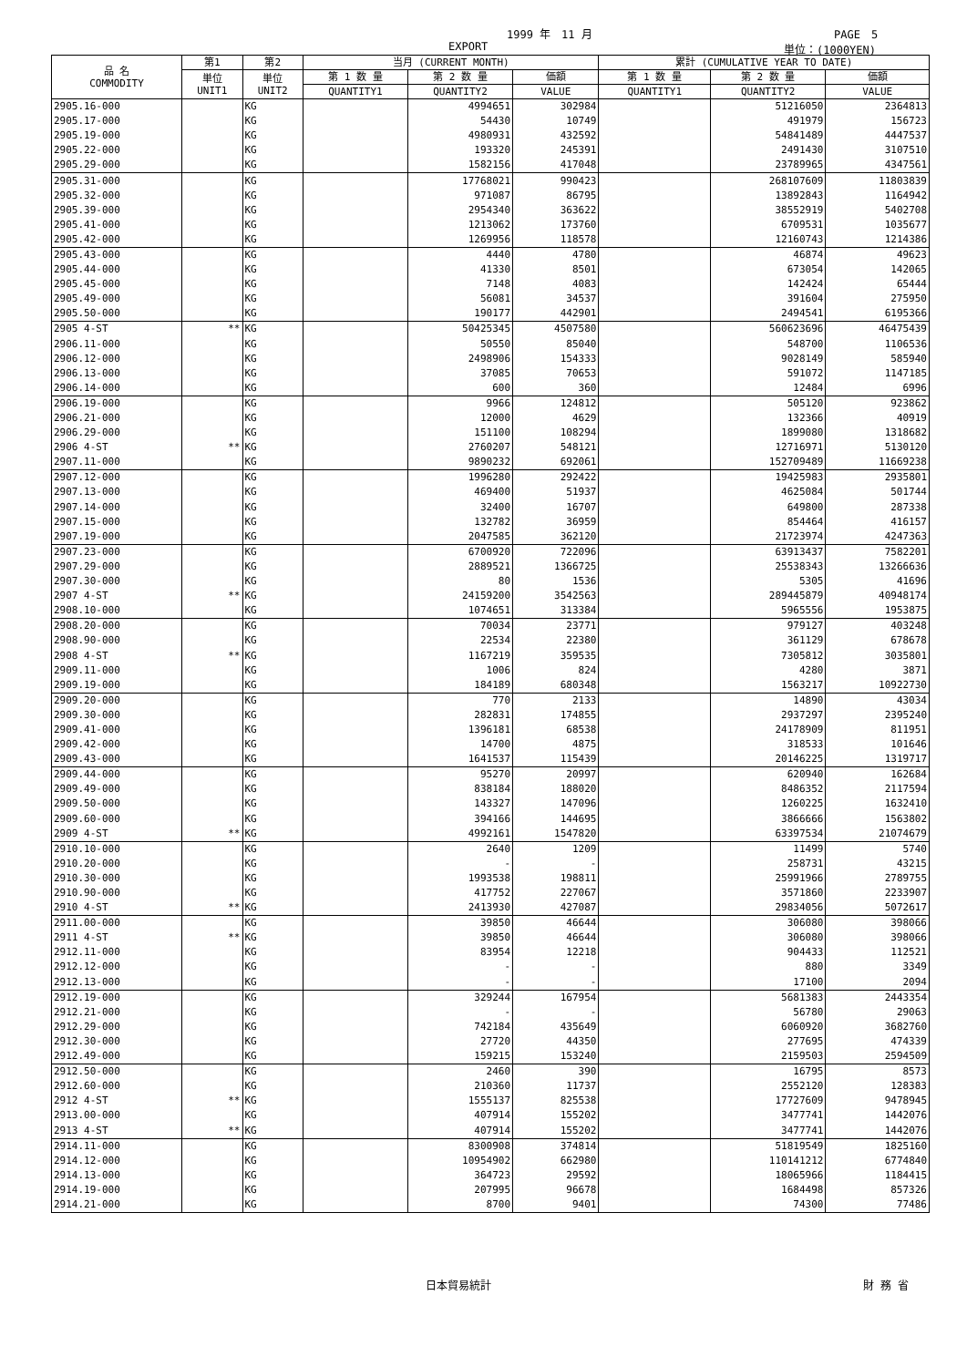1999 年　11 月 PAGE　5
EXPORT 単位：(1000YEN)
| 品 名 COMMODITY | 第1 | 第2 | 当月 (CURRENT MONTH) | | | 累計 (CUMULATIVE YEAR TO DATE) | | |
| --- | --- | --- | --- | --- | --- | --- | --- | --- |
| | 単位 UNIT1 | 単位 UNIT2 | 第 1 数 量 | 第 2 数 量 | 価額 | 第 1 数 量 | 第 2 数 量 | 価額 |
| | | | QUANTITY1 | QUANTITY2 | VALUE | QUANTITY1 | QUANTITY2 | VALUE |
| 2905.16-000 | | KG | | 4994651 | 302984 | | 51216050 | 2364813 |
| 2905.17-000 | | KG | | 54430 | 10749 | | 491979 | 156723 |
| 2905.19-000 | | KG | | 4980931 | 432592 | | 54841489 | 4447537 |
| 2905.22-000 | | KG | | 193320 | 245391 | | 2491430 | 3107510 |
| 2905.29-000 | | KG | | 1582156 | 417048 | | 23789965 | 4347561 |
| 2905.31-000 | | KG | | 17768021 | 990423 | | 268107609 | 11803839 |
| 2905.32-000 | | KG | | 971087 | 86795 | | 13892843 | 1164942 |
| 2905.39-000 | | KG | | 2954340 | 363622 | | 38552919 | 5402708 |
| 2905.41-000 | | KG | | 1213062 | 173760 | | 6709531 | 1035677 |
| 2905.42-000 | | KG | | 1269956 | 118578 | | 12160743 | 1214386 |
| 2905.43-000 | | KG | | 4440 | 4780 | | 46874 | 49623 |
| 2905.44-000 | | KG | | 41330 | 8501 | | 673054 | 142065 |
| 2905.45-000 | | KG | | 7148 | 4083 | | 142424 | 65444 |
| 2905.49-000 | | KG | | 56081 | 34537 | | 391604 | 275950 |
| 2905.50-000 | | KG | | 190177 | 442901 | | 2494541 | 6195366 |
| 2905 4-ST | ** | KG | | 50425345 | 4507580 | | 560623696 | 46475439 |
| 2906.11-000 | | KG | | 50550 | 85040 | | 548700 | 1106536 |
| 2906.12-000 | | KG | | 2498906 | 154333 | | 9028149 | 585940 |
| 2906.13-000 | | KG | | 37085 | 70653 | | 591072 | 1147185 |
| 2906.14-000 | | KG | | 600 | 360 | | 12484 | 6996 |
| 2906.19-000 | | KG | | 9966 | 124812 | | 505120 | 923862 |
| 2906.21-000 | | KG | | 12000 | 4629 | | 132366 | 40919 |
| 2906.29-000 | | KG | | 151100 | 108294 | | 1899080 | 1318682 |
| 2906 4-ST | ** | KG | | 2760207 | 548121 | | 12716971 | 5130120 |
| 2907.11-000 | | KG | | 9890232 | 692061 | | 152709489 | 11669238 |
| 2907.12-000 | | KG | | 1996280 | 292422 | | 19425983 | 2935801 |
| 2907.13-000 | | KG | | 469400 | 51937 | | 4625084 | 501744 |
| 2907.14-000 | | KG | | 32400 | 16707 | | 649800 | 287338 |
| 2907.15-000 | | KG | | 132782 | 36959 | | 854464 | 416157 |
| 2907.19-000 | | KG | | 2047585 | 362120 | | 21723974 | 4247363 |
| 2907.23-000 | | KG | | 6700920 | 722096 | | 63913437 | 7582201 |
| 2907.29-000 | | KG | | 2889521 | 1366725 | | 25538343 | 13266636 |
| 2907.30-000 | | KG | | 80 | 1536 | | 5305 | 41696 |
| 2907 4-ST | ** | KG | | 24159200 | 3542563 | | 289445879 | 40948174 |
| 2908.10-000 | | KG | | 1074651 | 313384 | | 5965556 | 1953875 |
| 2908.20-000 | | KG | | 70034 | 23771 | | 979127 | 403248 |
| 2908.90-000 | | KG | | 22534 | 22380 | | 361129 | 678678 |
| 2908 4-ST | ** | KG | | 1167219 | 359535 | | 7305812 | 3035801 |
| 2909.11-000 | | KG | | 1006 | 824 | | 4280 | 3871 |
| 2909.19-000 | | KG | | 184189 | 680348 | | 1563217 | 10922730 |
| 2909.20-000 | | KG | | 770 | 2133 | | 14890 | 43034 |
| 2909.30-000 | | KG | | 282831 | 174855 | | 2937297 | 2395240 |
| 2909.41-000 | | KG | | 1396181 | 68538 | | 24178909 | 811951 |
| 2909.42-000 | | KG | | 14700 | 4875 | | 318533 | 101646 |
| 2909.43-000 | | KG | | 1641537 | 115439 | | 20146225 | 1319717 |
| 2909.44-000 | | KG | | 95270 | 20997 | | 620940 | 162684 |
| 2909.49-000 | | KG | | 838184 | 188020 | | 8486352 | 2117594 |
| 2909.50-000 | | KG | | 143327 | 147096 | | 1260225 | 1632410 |
| 2909.60-000 | | KG | | 394166 | 144695 | | 3866666 | 1563802 |
| 2909 4-ST | ** | KG | | 4992161 | 1547820 | | 63397534 | 21074679 |
| 2910.10-000 | | KG | | 2640 | 1209 | | 11499 | 5740 |
| 2910.20-000 | | KG | | - | - | | 258731 | 43215 |
| 2910.30-000 | | KG | | 1993538 | 198811 | | 25991966 | 2789755 |
| 2910.90-000 | | KG | | 417752 | 227067 | | 3571860 | 2233907 |
| 2910 4-ST | ** | KG | | 2413930 | 427087 | | 29834056 | 5072617 |
| 2911.00-000 | | KG | | 39850 | 46644 | | 306080 | 398066 |
| 2911 4-ST | ** | KG | | 39850 | 46644 | | 306080 | 398066 |
| 2912.11-000 | | KG | | 83954 | 12218 | | 904433 | 112521 |
| 2912.12-000 | | KG | | - | - | | 880 | 3349 |
| 2912.13-000 | | KG | | - | - | | 17100 | 2094 |
| 2912.19-000 | | KG | | 329244 | 167954 | | 5681383 | 2443354 |
| 2912.21-000 | | KG | | - | - | | 56780 | 29063 |
| 2912.29-000 | | KG | | 742184 | 435649 | | 6060920 | 3682760 |
| 2912.30-000 | | KG | | 27720 | 44350 | | 277695 | 474339 |
| 2912.49-000 | | KG | | 159215 | 153240 | | 2159503 | 2594509 |
| 2912.50-000 | | KG | | 2460 | 390 | | 16795 | 8573 |
| 2912.60-000 | | KG | | 210360 | 11737 | | 2552120 | 128383 |
| 2912 4-ST | ** | KG | | 1555137 | 825538 | | 17727609 | 9478945 |
| 2913.00-000 | | KG | | 407914 | 155202 | | 3477741 | 1442076 |
| 2913 4-ST | ** | KG | | 407914 | 155202 | | 3477741 | 1442076 |
| 2914.11-000 | | KG | | 8300908 | 374814 | | 51819549 | 1825160 |
| 2914.12-000 | | KG | | 10954902 | 662980 | | 110141212 | 6774840 |
| 2914.13-000 | | KG | | 364723 | 29592 | | 18065966 | 1184415 |
| 2914.19-000 | | KG | | 207995 | 96678 | | 1684498 | 857326 |
| 2914.21-000 | | KG | | 8700 | 9401 | | 74300 | 77486 |
日本貿易統計 財 務 省